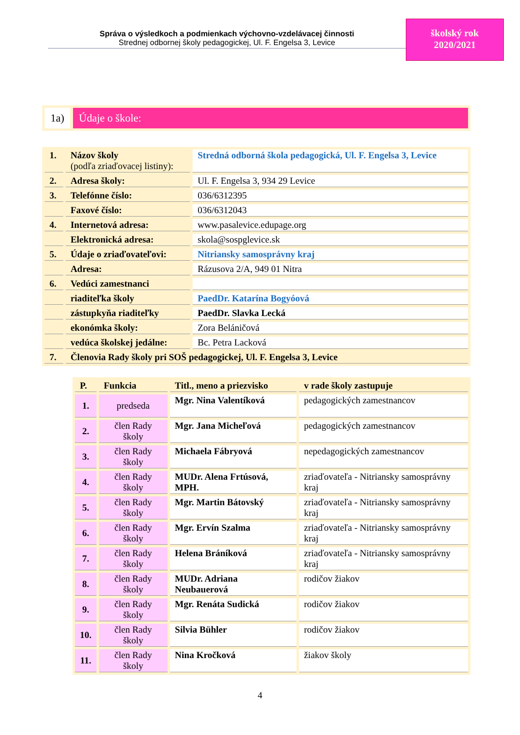Správa o výsledkoch a podmienkach výchovno-vzdelávacej činnosti
Strednej odbornej školy pedagogickej, Ul. F. Engelsa 3, Levice
školský rok
2020/2021
1a) Údaje o škole:
| 1. | Názov školy (podľa zriaďovacej listiny): | Stredná odborná škola pedagogická, Ul. F. Engelsa 3, Levice |
| 2. | Adresa školy: | Ul. F. Engelsa 3, 934 29 Levice |
| 3. | Telefónne číslo: | 036/6312395 |
| | Faxové číslo: | 036/6312043 |
| 4. | Internetová adresa: | www.pasalevice.edupage.org |
| | Elektronická adresa: | skola@sospglevice.sk |
| 5. | Údaje o zriaďovateľovi: | Nitriansky samosprávny kraj |
| | Adresa: | Rázusova 2/A, 949 01 Nitra |
| 6. | Vedúci zamestnanci | |
| | riaditeľka školy | PaedDr. Katarína Bogyóová |
| | zástupkyňa riaditeľky | PaedDr. Slavka Lecká |
| | ekonómka školy: | Zora Beláničová |
| | vedúca školskej jedálne: | Bc. Petra Lacková |
| 7. | Členovia Rady školy pri SOŠ pedagogickej, Ul. F. Engelsa 3, Levice | |
| P. | Funkcia | Titl., meno a priezvisko | v rade školy zastupuje |
| 1. | predseda | Mgr. Nina Valentíková | pedagogických zamestnancov |
| 2. | člen Rady školy | Mgr. Jana Micheľová | pedagogických zamestnancov |
| 3. | člen Rady školy | Michaela Fábryová | nepedagogických zamestnancov |
| 4. | člen Rady školy | MUDr. Alena Frtúsová, MPH. | zriaďovateľa - Nitriansky samosprávny kraj |
| 5. | člen Rady školy | Mgr. Martin Bátovský | zriaďovateľa - Nitriansky samosprávny kraj |
| 6. | člen Rady školy | Mgr. Ervín Szalma | zriaďovateľa - Nitriansky samosprávny kraj |
| 7. | člen Rady školy | Helena Bráníková | zriaďovateľa - Nitriansky samosprávny kraj |
| 8. | člen Rady školy | MUDr. Adriana Neubauerová | rodičov žiakov |
| 9. | člen Rady školy | Mgr. Renáta Sudická | rodičov žiakov |
| 10. | člen Rady školy | Silvia Bühler | rodičov žiakov |
| 11. | člen Rady školy | Nina Kročková | žiakov školy |
4